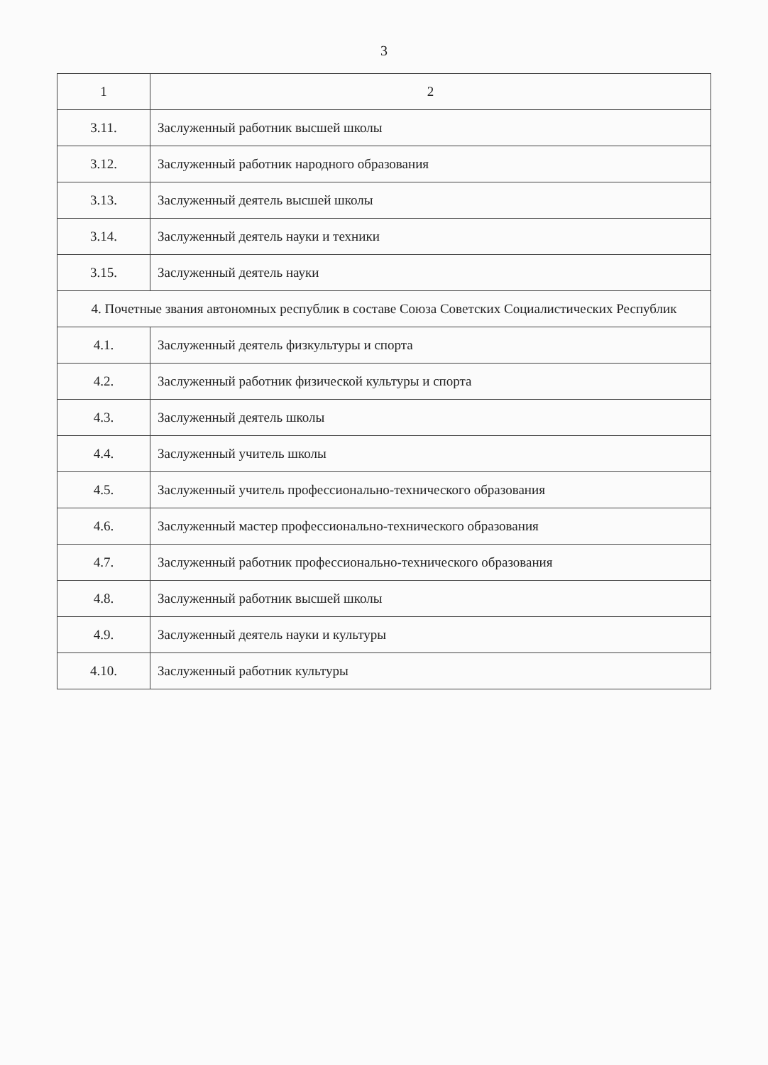3
| 1 | 2 |
| --- | --- |
| 3.11. | Заслуженный работник высшей школы |
| 3.12. | Заслуженный работник народного образования |
| 3.13. | Заслуженный деятель высшей школы |
| 3.14. | Заслуженный деятель науки и техники |
| 3.15. | Заслуженный деятель науки |
| 4. Почетные звания автономных республик в составе Союза Советских Социалистических Республик | |
| 4.1. | Заслуженный деятель физкультуры и спорта |
| 4.2. | Заслуженный работник физической культуры и спорта |
| 4.3. | Заслуженный деятель школы |
| 4.4. | Заслуженный учитель школы |
| 4.5. | Заслуженный учитель профессионально-технического образования |
| 4.6. | Заслуженный мастер профессионально-технического образования |
| 4.7. | Заслуженный работник профессионально-технического образования |
| 4.8. | Заслуженный работник высшей школы |
| 4.9. | Заслуженный деятель науки и культуры |
| 4.10. | Заслуженный работник культуры |